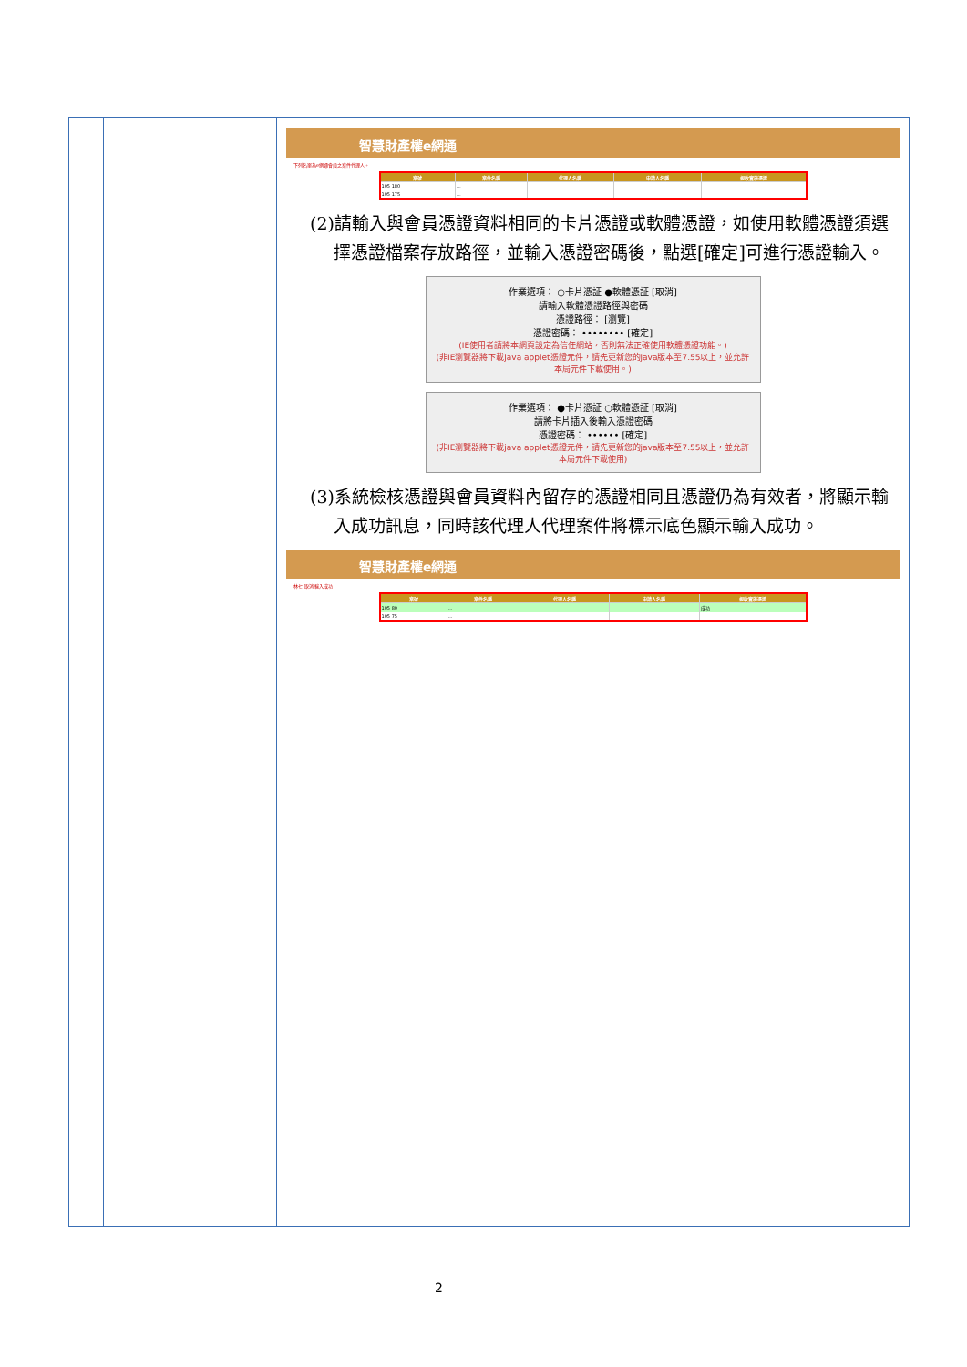智慧財產權e網通
下列名單為e網通會員之案件代理人。
| 案號 | 案件名稱 | 代理人名稱 | 申請人名稱 | 規收實施憑證 |
| --- | --- | --- | --- | --- |
| 105 180 | … | | | |
| 105 175 | … | | | |
(2)請輸入與會員憑證資料相同的卡片憑證或軟體憑證，如使用軟體憑證須選擇憑證檔案存放路徑，並輸入憑證密碼後，點選[確定]可進行憑證輸入。
作業選項： ○卡片憑証 ●軟體憑証 [取消]
請輸入軟體憑證路徑與密碼
憑證路徑： [瀏覽]
憑證密碼： •••••••• [確定]
(IE使用者請將本網頁設定為信任網站，否則無法正確使用軟體憑證功能。)
(非IE瀏覽器將下載java applet憑證元件，請先更新您的java版本至7.55以上，並允許本局元件下載使用。)
作業選項： ●卡片憑証 ○軟體憑証 [取消]
請將卡片插入後輸入憑證密碼
憑證密碼： •••••• [確定]
(非IE瀏覽器將下載java applet憑證元件，請先更新您的java版本至7.55以上，並允許本局元件下載使用)
(3)系統檢核憑證與會員資料內留存的憑證相同且憑證仍為有效者，將顯示輸入成功訊息，同時該代理人代理案件將標示底色顯示輸入成功。
智慧財產權e網通
林七 取消 輸入成功!
| 案號 | 案件名稱 | 代理人名稱 | 申請人名稱 | 規收實施憑證 |
| --- | --- | --- | --- | --- |
| 105 80 | … | | | 成功 |
| 105 75 | … | | | |
2